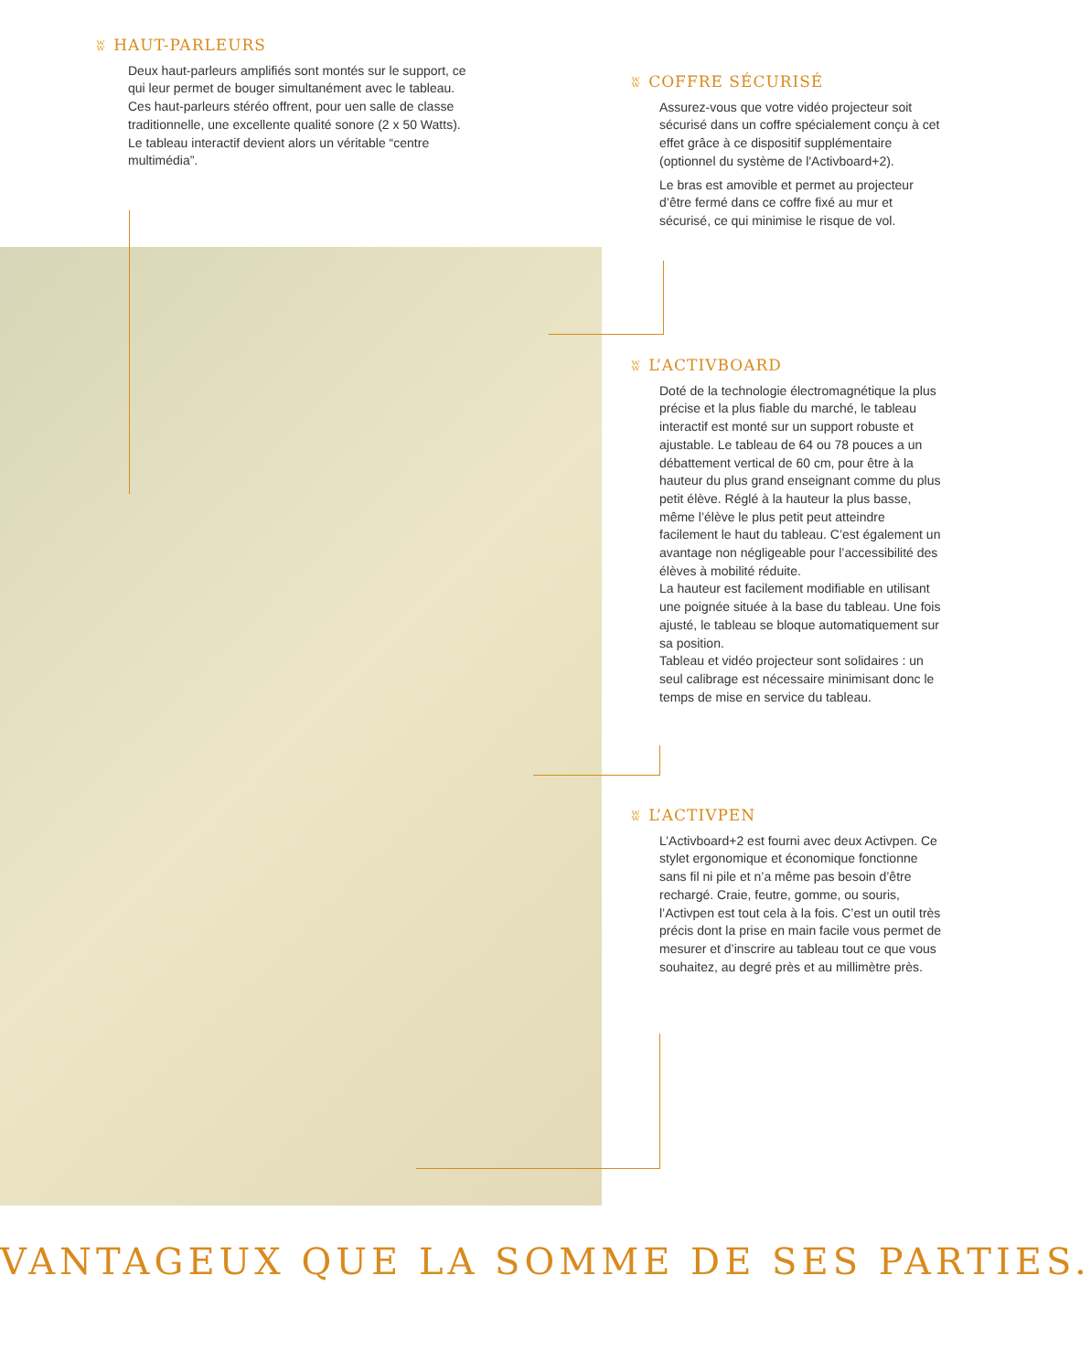ʬ HAUT-PARLEURS
Deux haut-parleurs amplifiés sont montés sur le support, ce qui leur permet de bouger simultanément avec le tableau. Ces haut-parleurs stéréo offrent, pour uen salle de classe traditionnelle, une excellente qualité sonore (2 x 50 Watts).
Le tableau interactif devient alors un véritable “centre multimédia”.
ʬ COFFRE SÉCURISÉ
Assurez-vous que votre vidéo projecteur soit sécurisé dans un coffre spécialement conçu à cet effet grâce à ce dispositif supplémentaire (optionnel du système de l'Activboard+2).
Le bras est amovible et permet au projecteur d’être fermé dans ce coffre fixé au mur et sécurisé, ce qui minimise le risque de vol.
ʬ L’ACTIVBOARD
Doté de la technologie électromagnétique la plus précise et la plus fiable du marché, le tableau interactif est monté sur un support robuste et ajustable. Le tableau de 64 ou 78 pouces a un débattement vertical de 60 cm, pour être à la hauteur du plus grand enseignant comme du plus petit élève. Réglé à la hauteur la plus basse, même l’élève le plus petit peut atteindre facilement le haut du tableau. C’est également un avantage non négligeable pour l’accessibilité des élèves à mobilité réduite.
La hauteur est facilement modifiable en utilisant une poignée située à la base du tableau. Une fois ajusté, le tableau se bloque automatiquement sur sa position.
Tableau et vidéo projecteur sont solidaires : un seul calibrage est nécessaire minimisant donc le temps de mise en service du tableau.
ʬ L’ACTIVPEN
L’Activboard+2 est fourni avec deux Activpen. Ce stylet ergonomique et économique fonctionne sans fil ni pile et n’a même pas besoin d’être rechargé. Craie, feutre, gomme, ou souris, l’Activpen est tout cela à la fois. C’est un outil très précis dont la prise en main facile vous permet de mesurer et d’inscrire au tableau tout ce que vous souhaitez, au degré près et au millimètre près.
VANTAGEUX QUE LA SOMME DE SES PARTIES.